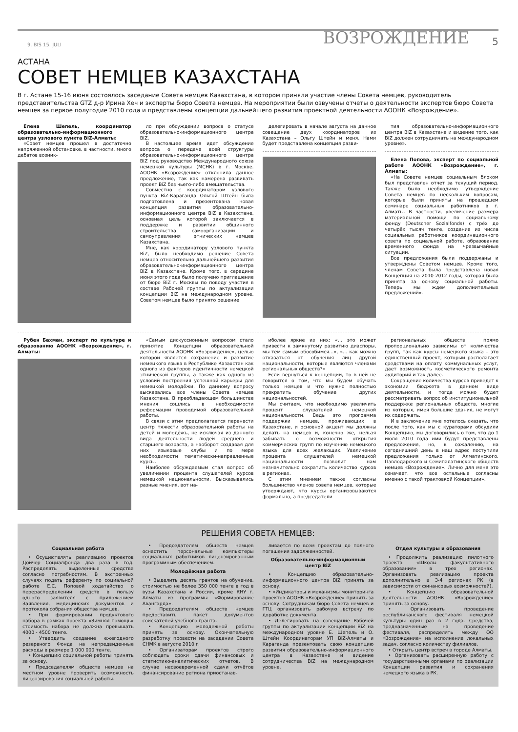9. BIS 15. JULI ВОЗРОЖДЕНИЕ 5
АСТАНА
СОВЕТ НЕМЦЕВ КАЗАХСТАНА
В г. Астане 15-16 июня состоялось заседание Совета немцев Казахстана, в котором приняли участие члены Совета немцев, руководитель представительства GTZ д-р Ирина Хеч и эксперты бюро Совета немцев. На мероприятии были озвучены отчеты о деятельности экспертов бюро Совета немцев за первое полугодие 2010 года и представлены концепции дальнейшего развития проектной деятельности АООНК «Возрождение».
Елена Шепель, координатор образовательно-информационного центра узлового пункта BiZ-Алматы:
«Совет немцев прошел в достаточно напряженной обстановке, в частности, много дебатов возник-
ло при обсуждении вопроса о статусе образовательно-информационного центра BiZ.
В настоящее время идет обсуждение вопроса о передаче всей структуры образовательно-информационного центра BiZ под руководство Международного союза немецкой культуры (МСНК) в г. Москве. АООНК «Возрождение» отклонила данное предложение, так как намерена развивать проект BiZ без чьего-либо вмешательства.
Совместно с координатором узлового пункта BiZ-Караганда Ольгой Штейн была подготовлена и презентована новая концепция развития образовательно-информационного центра BiZ в Казахстане, основная цель которой заключается в поддержке и развитии общинного строительства самоорганизации и самоуправления этнических немцев Казахстана.
Мне, как координатору узлового пункта BiZ, было необходимо решение Совета немцев относительно дальнейшего развития образовательно-информационного центра BiZ в Казахстане. Кроме того, в середине июня этого года было получено приглашение от бюро BiZ г. Москвы по поводу участия в составе Рабочей группы по актуализации концепции BiZ на международном уровне. Советом немцев было принято решение
делегировать в начале августа на данное совещание двух координаторов из Казахстана – Ольгу Штейн и меня. Нами будет представлена концепция разви-
тия образовательно-информационного центра BiZ в Казахстане и видение того, как BiZ должен сотрудничать на международном уровне».
Елена Попова, эксперт по социальной работе АООНК «Возрождение», г. Алматы:
«На Совете немцев социальным блоком был представлен отчет за текущий период. Также было необходимо утверждение Совета немцев по нескольким вопросам, которые были приняты на прошедшем семинаре социальных работников в г. Алматы. В частности, увеличение размера материальной помощи по социальному фонду (Deutscher Sozialfonds) с трёх до четырёх тысяч тенге, создание из числа социальных работников координационного совета по социальной работе, образование временного фонда на чрезвычайные ситуации.
Все предложения были поддержаны и утверждены Советом немцев. Кроме того, членам Совета была представлена новая Концепция на 2010-2012 годы, которая была принята за основу социальной работы. Теперь мы ждем дополнительных предложений».
Рубен Бахман, эксперт по культуре и образованию АООНК «Возрождение», г. Алматы:
«Самым дискуссионным вопросом стало принятие Концепции образовательной деятельности АООНК «Возрождение», целью которой является сохранение и развитие немецкого языка в Республике Казахстан как одного из факторов идентичности немецкой этнической группы, а также как одного из условий построения успешной карьеры для немецкой молодёжи. По данному вопросу высказались все члены Совета немцев Казахстана. В преобладающем большинстве мнения сошлись в необходимости реформации проводимой образовательной работы.
В связи с этим предполагается перенести центр тяжести образовательной работы на детей и молодёжь, не исключая из данного вида деятельности людей среднего и старшего возраста, а наоборот создавая для них языковые клубы и по мере необходимости тематически-направленные курсы.
Наиболее обсуждаемым стал вопрос об увеличении процента слушателей курсов немецкой национальности. Высказывались разные мнения, вот на-
иболее яркие из них: «… это может привести к замкнутому развитию диаспоры, мы тем самым обособимся…», «… как можно отказаться от обучения лиц другой национальности, которые являются членами региональных обществ?»
Если вернуться к концепции, то в ней не говорится о том, что мы будем обучать только немцев и что нужно полностью прекратить обучение других национальностей.
Мы считаем, что необходимо увеличить процент слушателей немецкой национальности. Ведь это программа поддержки немцев, проживающих в Казахстане, и основной акцент мы должны делать на немцев и, конечно же, нельзя забывать о возможности открытия коммерческих групп по изучению немецкого языка для всех желающих. Увеличение процента слушателей немецкой национальности позволит нам незначительно сократить количество курсов в регионах.
С этим мнением также согласны большинство членов совета немцев, которые утверждают, что курсы организовываются формально, а председатели
региональных обществ прямо пропорционально зависимы от количества групп, так как курсы немецкого языка – это единственный проект, который располагает средствами на оплату коммунальных услуг, дает возможность косметического ремонта аудиторий и так далее.
Сокращение количества курсов приведет к экономии бюджета в данном виде деятельности, и тогда можно будет рассматривать вопрос об институциональной поддержке региональных обществ, многие из которых, имея большие здания, не могут их содержать.
И в заключение мне хотелось сказать, что после того, как мы с кураторами обсудили Концепцию, мы договорились о том, что до 1 июля 2010 года ими будут представлены предложения, но, к сожалению, на сегодняшний день в наш адрес поступили предложения только от Алматинского, Павлодарского и Семипалатинского обществ немцев «Возрождение». Лично для меня это означает, что все остальные согласны именно с такой трактовкой Концепции».
РЕШЕНИЯ СОВЕТА НЕМЦЕВ:
Социальная работа
• Осуществлять реализацию проектов Дойчер Социалфонда два раза в год. Распределять выделенные средства согласно потребностям. В экстренных случаях подать референту по социальной работе Е.С. Поповой ходатайство о перераспределении средств в пользу одного заявителя с приложением Заявления, медицинских документов и протокола собрания общества немцев.
• При формировании продуктового набора в рамках проекта «Зимняя помощь» стоимость набора не должна превышать 4000 - 4500 тенге.
• Утвердить создание ежегодного резервного Фонда на непредвиденные расходы в размере 1 000 000 тенге.
• Концепцию социальной работы принять за основу.
• Председателям обществ немцев на местном уровне проверить возможность лицензирования социальной работы.
• Председателям обществ немцев оснастить персональные компьютеры социальных работников лицензированным программным обеспечением.
Молодёжная работа
• Выделить десять грантов на обучение, стоимостью не более 350 000 тенге в год в вузы Казахстана и России, кроме КНУ г. Алматы из программы «Формирование Авангарда».
• Председателям обществ немцев предоставить пакет документов соискателей учебного гранта.
• Концепцию молодежной работы принять за основу. Окончательную разработку провести на заседании Совета СНМК в августе 2010 г.
• Организаторам проектов строго соблюдать сроки сдачи финансовых и статистико-аналитических отчетов. В случае несвоевременной сдачи отчётов финансирование региона приостанав-
ливается по всем проектам до полного погашения задолженностей.
Образовательно-информационный центр BiZ
• Концепцию образовательно-информационного центра BiZ принять за основу.
• «Индикаторы и механизмы мониторинга проектов АООНК «Возрождение» принять за основу. Сотрудникам бюро Совета немцев и ГТЦ организовать рабочую встречу по доработке документа.
• Делегировать на совещание Рабочей группы по актуализации концепции BiZ на международном уровне Е. Шепель и О. Штейн Координаторам УП BiZ-Алматы и Караганда презентовать свою концепцию развития образовательно-информационного центра в Казахстане и видение сотрудничества BiZ на международном уровне.
Отдел культуры и образования
• Продолжить реализацию пилотного проекта «Школы факультативного образования» в трех регионах. Организовать реализацию проекта дополнительно в 3-4 регионах РК (в зависимости от финансовых возможностей).
• Концепцию образовательной деятельности АООНК «Возрождение» принять за основу.
• Организовать проведение республиканского фестиваля немецкой культуры один раз в 2 года. Средства, предназначенные на проведение фестиваля, распределять между ОО «Возрождение» на исполнение локальных задач, согласно количеству филиалов.
• Открыть центр встреч в городе Алматы.
• Организовать расширенную работу с государственными органами по реализации Концепции развития и сохранения немецкого языка в РК.